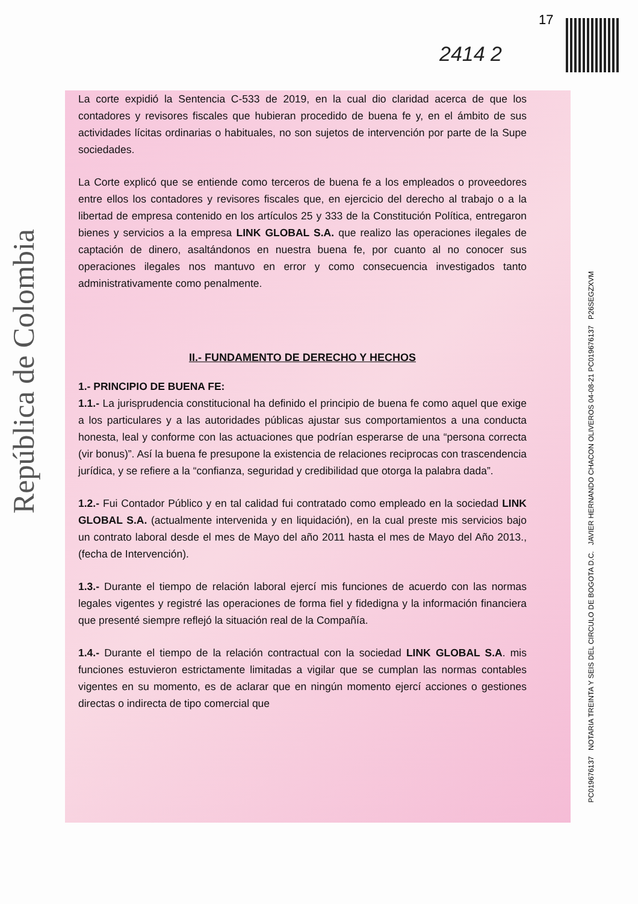República de Colombia
17
2414 2
La corte expidió la Sentencia C-533 de 2019, en la cual dio claridad acerca de que los contadores y revisores fiscales que hubieran procedido de buena fe y, en el ámbito de sus actividades lícitas ordinarias o habituales, no son sujetos de intervención por parte de la Supe sociedades.
La Corte explicó que se entiende como terceros de buena fe a los empleados o proveedores entre ellos los contadores y revisores fiscales que, en ejercicio del derecho al trabajo o a la libertad de empresa contenido en los artículos 25 y 333 de la Constitución Política, entregaron bienes y servicios a la empresa LINK GLOBAL S.A. que realizo las operaciones ilegales de captación de dinero, asaltándonos en nuestra buena fe, por cuanto al no conocer sus operaciones ilegales nos mantuvo en error y como consecuencia investigados tanto administrativamente como penalmente.
II.- FUNDAMENTO DE DERECHO Y HECHOS
1.- PRINCIPIO DE BUENA FE:
1.1.- La jurisprudencia constitucional ha definido el principio de buena fe como aquel que exige a los particulares y a las autoridades públicas ajustar sus comportamientos a una conducta honesta, leal y conforme con las actuaciones que podrían esperarse de una “persona correcta (vir bonus)”. Así la buena fe presupone la existencia de relaciones reciprocas con trascendencia jurídica, y se refiere a la “confianza, seguridad y credibilidad que otorga la palabra dada”.
1.2.- Fui Contador Público y en tal calidad fui contratado como empleado en la sociedad LINK GLOBAL S.A. (actualmente intervenida y en liquidación), en la cual preste mis servicios bajo un contrato laboral desde el mes de Mayo del año 2011 hasta el mes de Mayo del Año 2013., (fecha de Intervención).
1.3.- Durante el tiempo de relación laboral ejercí mis funciones de acuerdo con las normas legales vigentes y registré las operaciones de forma fiel y fidedigna y la información financiera que presenté siempre reflejó la situación real de la Compañía.
1.4.- Durante el tiempo de la relación contractual con la sociedad LINK GLOBAL S.A. mis funciones estuvieron estrictamente limitadas a vigilar que se cumplan las normas contables vigentes en su momento, es de aclarar que en ningún momento ejercí acciones o gestiones directas o indirecta de tipo comercial que
PC0196761​37 NOTARIA TREINTA Y SEIS DEL CIRCULO DE BOGOTA D.C. JAVIER HERNANDO CHACON OLIVEROS 04-08-21 PC019676137 P26SEGZXVM